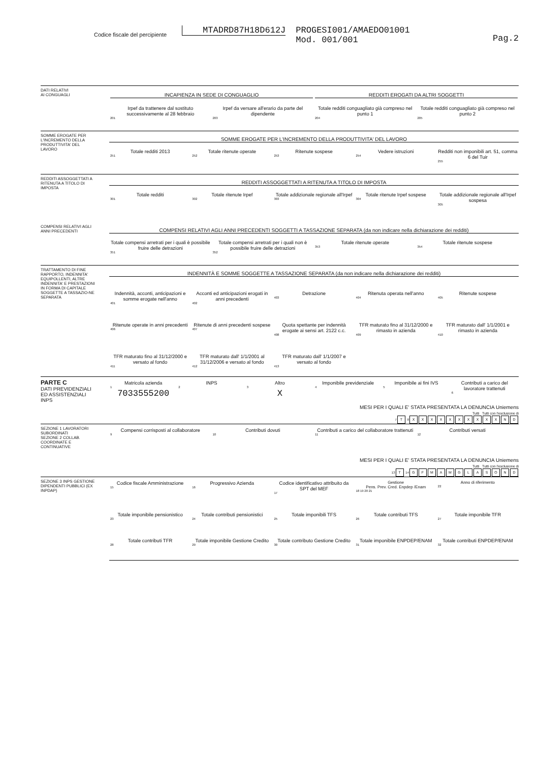Codice fiscale del percipiente MTADRD87H18D612J PROGESI001/AMAEDO01001
Mod. 001/001 Pag.2
DATI RELATIVI
AI CONGUAGLI
INCAPIENZA IN SEDE DI CONGUAGLIO
REDDITI EROGATI DA ALTRI SOGGETTI
Irpef da trattenere dal sostituto successivamente al 28 febbraio<sub>201</sub>
Irpef da versare all'erario da parte del dipendente<sub>203</sub>
Totale redditi conguagliato già compreso nel punto 1<sub>204</sub>
Totale redditi conguagliato già compreso nel punto 2<sub>205</sub>
SOMME EROGATE PER L'INCREMENTO DELLA PRODUTTIVITA' DEL LAVORO
SOMME EROGATE PER L'INCREMENTO DELLA PRODUTTIVITA' DEL LAVORO
Totale redditi 2013<sub>251</sub>
Totale ritenute operate<sub>252</sub>
Ritenute sospese<sub>253</sub>
Vedere istruzioni<sub>254</sub>
Redditi non imponibili art. 51, comma 6 del Tuir<sub>255</sub>
REDDITI ASSOGGETTATI A RITENUTA A TITOLO DI IMPOSTA
REDDITI ASSOGGETTATI A RITENUTA A TITOLO DI IMPOSTA
Totale redditi<sub>301</sub>
Totale ritenute Irpef<sub>302</sub>
Totale addizionale regionale all'Irpef<sub>303</sub>
Totale ritenute Irpef sospese<sub>304</sub>
Totale addizionale regionale all'Irpef sospesa<sub>305</sub>
COMPENSI RELATIVI AGLI ANNI PRECEDENTI
COMPENSI RELATIVI AGLI ANNI PRECEDENTI SOGGETTI A TASSAZIONE SEPARATA (da non indicare nella dichiarazione dei redditi)
Totale compensi arretrati per i quali è possibile fruire delle detrazioni<sub>351</sub>
Totale compensi arretrati per i quali non è possibile fruire delle detrazioni<sub>352</sub>
Totale ritenute operate<sub>353</sub>
Totale ritenute sospese<sub>354</sub>
TRATTAMENTO DI FINE RAPPORTO, INDENNITA' EQUIPOLLENTI, ALTRE INDENNITA' E PRESTAZIONI IN FORMA DI CAPITALE SOGGETTE A TASSAZIO-NE SEPARATA
INDENNITÀ E SOMME SOGGETTE A TASSAZIONE SEPARATA (da non indicare nella dichiarazione dei redditi)
Indennità, acconti, anticipazioni e somme erogate nell'anno<sub>401</sub>
Acconti ed anticipazioni erogati in anni precedenti<sub>402</sub>
Detrazione<sub>403</sub>
Ritenuta operata nell'anno<sub>404</sub>
Ritenute sospese<sub>405</sub>
Ritenute operate in anni precedenti<sub>406</sub>
Ritenute di anni precedenti sospese<sub>407</sub>
Quota spettante per indennità erogate ai sensi art. 2122 c.c.<sub>408</sub>
TFR maturato fino al 31/12/2000 e rimasto in azienda<sub>409</sub>
TFR maturato dall' 1/1/2001 e rimasto in azienda<sub>410</sub>
TFR maturato fino al 31/12/2000 e versato al fondo<sub>411</sub>
TFR maturato dall' 1/1/2001 al 31/12/2006 e versato al fondo<sub>412</sub>
TFR maturato dall' 1/1/2007 e versato al fondo<sub>413</sub>
PARTE C
DATI PREVIDENZIALI ED ASSISTENZIALI INPS
Matricola azienda<sub>1</sub>7033555200
INPS<sub>2</sub>
Altro<sub>3</sub>X
Imponibile previdenziale<sub>4</sub>
Imponibile ai fini IVS<sub>5</sub>
Contributi a carico del lavoratore trattenuti<sub>6</sub>
MESI PER I QUALI E' STATA PRESENTATA LA DENUNCIA Uniemens
Tutti Tutti con l'esclusione di
7 T 8 XXXXXXXXXXND
SEZIONE 1 LAVORATORI SUBORDINATI
SEZIONE 2 COLLAB. COORDINATE E CONTINUATIVE
Compensi corrisposti al collaboratore<sub>9</sub>
Contributi dovuti<sub>10</sub>
Contributi a carico del collaboratore trattenuti<sub>11</sub>
Contributi versati<sub>12</sub>
MESI PER I QUALI E' STATA PRESENTATA LA DENUNCIA Uniemens
Tutti Tutti con l'esclusione di
13 T 14 GFMAMGLASOND
SEZIONE 3 INPS GESTIONE DIPENDENTI PUBBLICI (EX INPDAP)
Codice fiscale Amministrazione<sub>15</sub>
Progressivo Azienda<sub>16</sub>
Codice identificativo attribuito da SPT del MEF<sub>17</sub>
Gestione
Pens. Prev. Cred. Enpdep /Enam<sub>18 19 20 21</sub>
Anno di riferimento<sub>22</sub>
Totale imponibile pensionistico<sub>23</sub>
Totale contributi pensionistici<sub>24</sub>
Totale imponibili TFS<sub>25</sub>
Totale contributi TFS<sub>26</sub>
Totale imponibile TFR<sub>27</sub>
Totale contributi TFR<sub>28</sub>
Totale imponibile Gestione Credito<sub>29</sub>
Totale contributo Gestione Credito<sub>30</sub>
Totale imponibile ENPDEP/ENAM<sub>31</sub>
Totale contributi ENPDEP/ENAM<sub>32</sub>